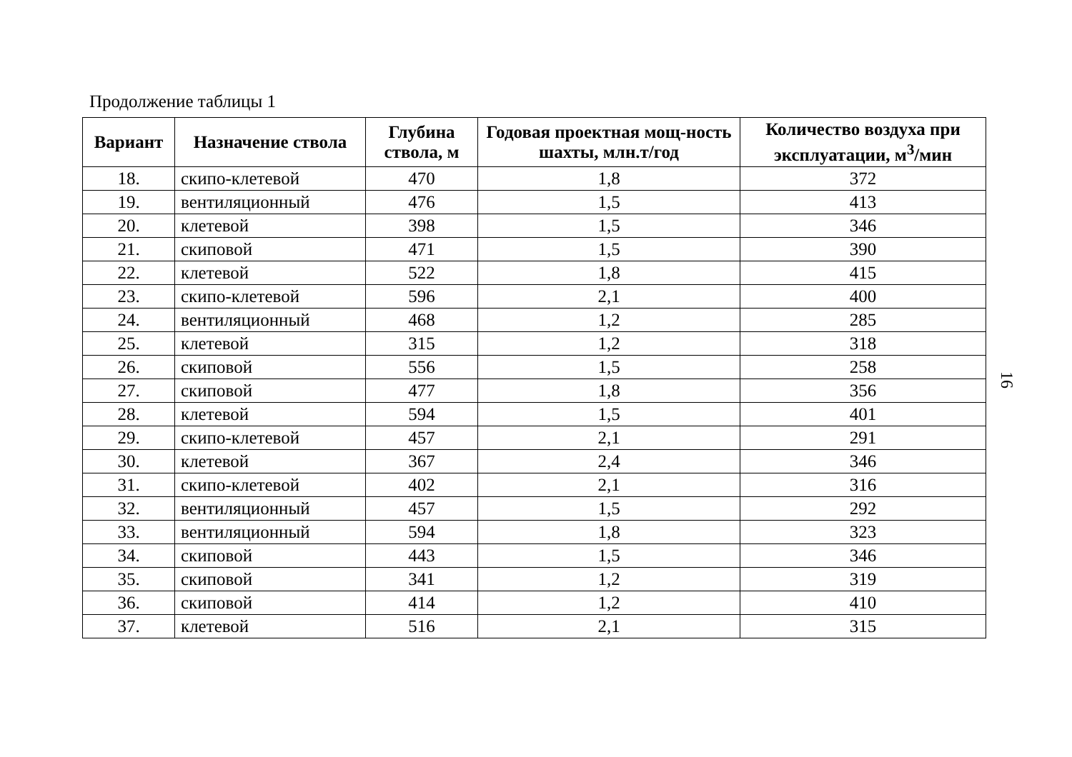Продолжение таблицы 1
| Вариант | Назначение ствола | Глубина ствола, м | Годовая проектная мощ-ность шахты, млн.т/год | Количество воздуха при эксплуатации, м<sup>3</sup>/мин |
| --- | --- | --- | --- | --- |
| 18. | скипо-клетевой | 470 | 1,8 | 372 |
| 19. | вентиляционный | 476 | 1,5 | 413 |
| 20. | клетевой | 398 | 1,5 | 346 |
| 21. | скиповой | 471 | 1,5 | 390 |
| 22. | клетевой | 522 | 1,8 | 415 |
| 23. | скипо-клетевой | 596 | 2,1 | 400 |
| 24. | вентиляционный | 468 | 1,2 | 285 |
| 25. | клетевой | 315 | 1,2 | 318 |
| 26. | скиповой | 556 | 1,5 | 258 |
| 27. | скиповой | 477 | 1,8 | 356 |
| 28. | клетевой | 594 | 1,5 | 401 |
| 29. | скипо-клетевой | 457 | 2,1 | 291 |
| 30. | клетевой | 367 | 2,4 | 346 |
| 31. | скипо-клетевой | 402 | 2,1 | 316 |
| 32. | вентиляционный | 457 | 1,5 | 292 |
| 33. | вентиляционный | 594 | 1,8 | 323 |
| 34. | скиповой | 443 | 1,5 | 346 |
| 35. | скиповой | 341 | 1,2 | 319 |
| 36. | скиповой | 414 | 1,2 | 410 |
| 37. | клетевой | 516 | 2,1 | 315 |
16